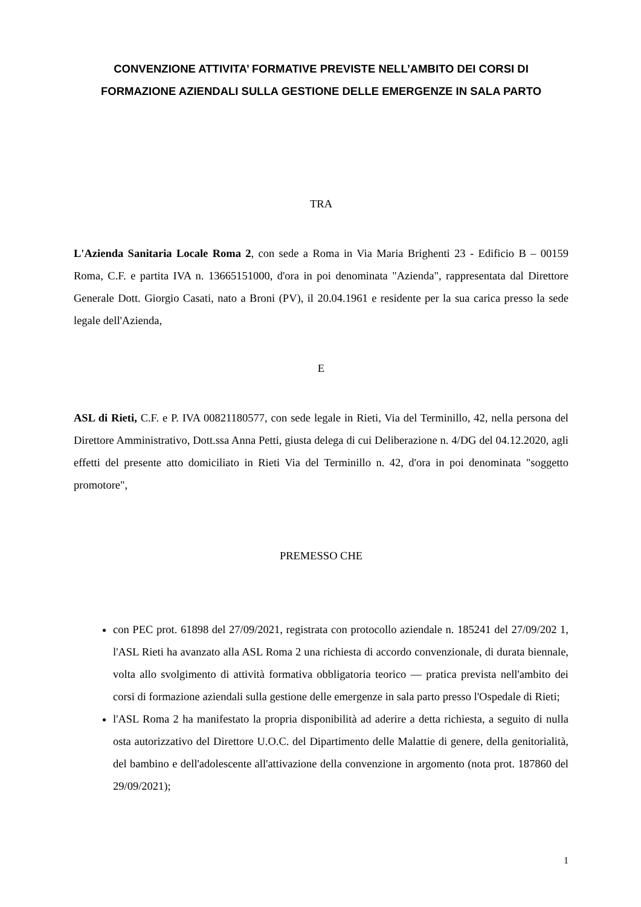CONVENZIONE ATTIVITA’ FORMATIVE PREVISTE NELL’AMBITO DEI CORSI DI FORMAZIONE AZIENDALI SULLA GESTIONE DELLE EMERGENZE IN SALA PARTO
TRA
L'Azienda Sanitaria Locale Roma 2, con sede a Roma in Via Maria Brighenti 23 - Edificio B – 00159 Roma, C.F. e partita IVA n. 13665151000, d'ora in poi denominata "Azienda", rappresentata dal Direttore Generale Dott. Giorgio Casati, nato a Broni (PV), il 20.04.1961 e residente per la sua carica presso la sede legale dell'Azienda,
E
ASL di Rieti, C.F. e P. IVA 00821180577, con sede legale in Rieti, Via del Terminillo, 42, nella persona del Direttore Amministrativo, Dott.ssa Anna Petti, giusta delega di cui Deliberazione n. 4/DG del 04.12.2020, agli effetti del presente atto domiciliato in Rieti Via del Terminillo n. 42, d'ora in poi denominata "soggetto promotore",
PREMESSO CHE
con PEC prot. 61898 del 27/09/2021, registrata con protocollo aziendale n. 185241 del 27/09/202 1, l'ASL Rieti ha avanzato alla ASL Roma 2 una richiesta di accordo convenzionale, di durata biennale, volta allo svolgimento di attività formativa obbligatoria teorico — pratica prevista nell'ambito dei corsi di formazione aziendali sulla gestione delle emergenze in sala parto presso l'Ospedale di Rieti;
l'ASL Roma 2 ha manifestato la propria disponibilità ad aderire a detta richiesta, a seguito di nulla osta autorizzativo del Direttore U.O.C. del Dipartimento delle Malattie di genere, della genitorialità, del bambino e dell'adolescente all'attivazione della convenzione in argomento (nota prot. 187860 del 29/09/2021);
1